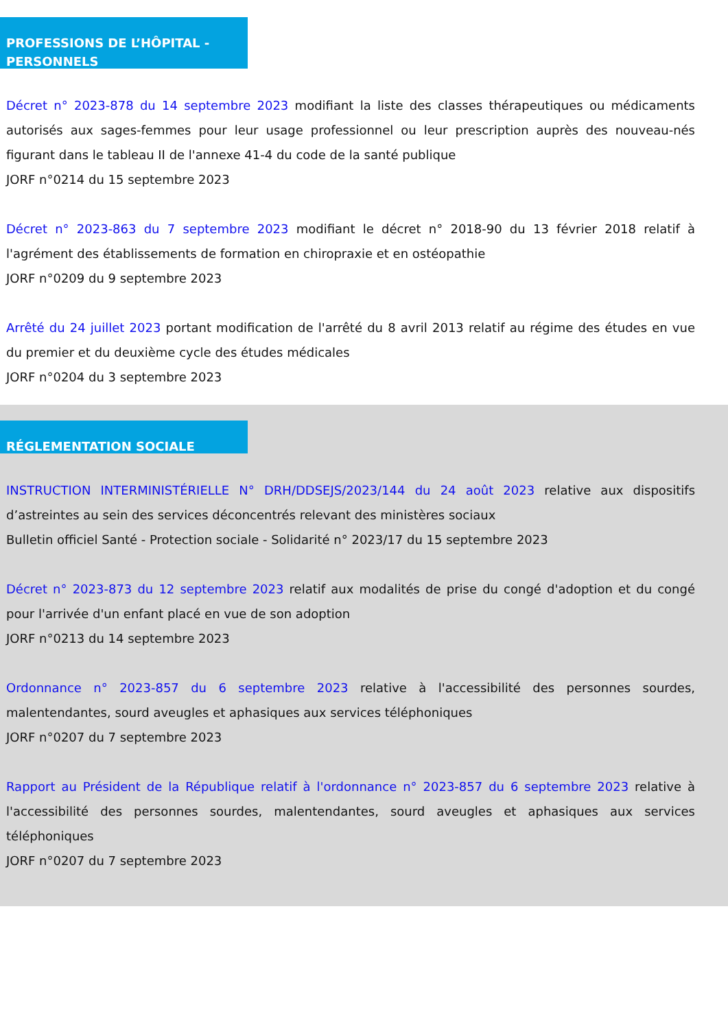PROFESSIONS DE L’HÔPITAL - PERSONNELS
Décret n° 2023-878 du 14 septembre 2023 modifiant la liste des classes thérapeutiques ou médicaments autorisés aux sages-femmes pour leur usage professionnel ou leur prescription auprès des nouveau-nés figurant dans le tableau II de l'annexe 41-4 du code de la santé publique
JORF n°0214 du 15 septembre 2023
Décret n° 2023-863 du 7 septembre 2023 modifiant le décret n° 2018-90 du 13 février 2018 relatif à l'agrément des établissements de formation en chiropraxie et en ostéopathie
JORF n°0209 du 9 septembre 2023
Arrêté du 24 juillet 2023 portant modification de l'arrêté du 8 avril 2013 relatif au régime des études en vue du premier et du deuxième cycle des études médicales
JORF n°0204 du 3 septembre 2023
RÉGLEMENTATION SOCIALE
INSTRUCTION INTERMINISTÉRIELLE N° DRH/DDSEJS/2023/144 du 24 août 2023 relative aux dispositifs d’astreintes au sein des services déconcentrés relevant des ministères sociaux
Bulletin officiel Santé - Protection sociale - Solidarité n° 2023/17 du 15 septembre 2023
Décret n° 2023-873 du 12 septembre 2023 relatif aux modalités de prise du congé d'adoption et du congé pour l'arrivée d'un enfant placé en vue de son adoption
JORF n°0213 du 14 septembre 2023
Ordonnance n° 2023-857 du 6 septembre 2023 relative à l'accessibilité des personnes sourdes, malentendantes, sourd aveugles et aphasiques aux services téléphoniques
JORF n°0207 du 7 septembre 2023
Rapport au Président de la République relatif à l'ordonnance n° 2023-857 du 6 septembre 2023 relative à l'accessibilité des personnes sourdes, malentendantes, sourd aveugles et aphasiques aux services téléphoniques
JORF n°0207 du 7 septembre 2023